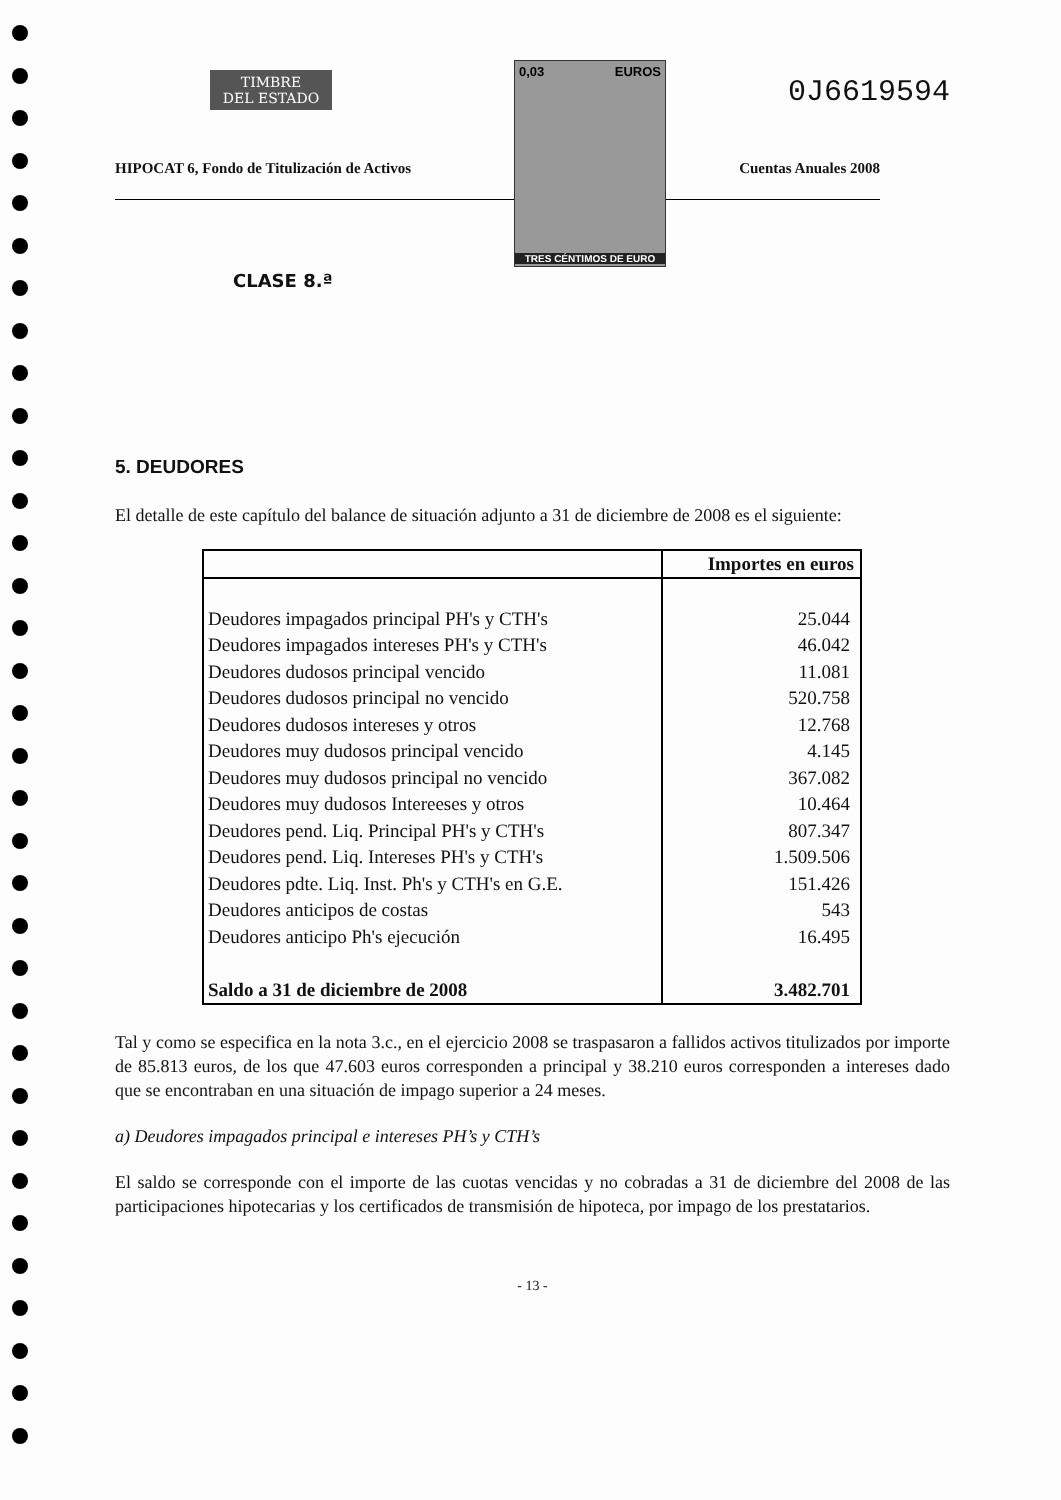TIMBRE
DEL ESTADO
0,03 EUROS
TRES CÉNTIMOS DE EURO
0J6619594
HIPOCAT 6, Fondo de Titulización de Activos Cuentas Anuales 2008
CLASE 8.ª
5. DEUDORES
El detalle de este capítulo del balance de situación adjunto a 31 de diciembre de 2008 es el siguiente:
| | Importes en euros |
| --- | --- |
| Deudores impagados principal PH's y CTH's | 25.044 |
| Deudores impagados intereses PH's y CTH's | 46.042 |
| Deudores dudosos principal vencido | 11.081 |
| Deudores dudosos principal no vencido | 520.758 |
| Deudores dudosos intereses y otros | 12.768 |
| Deudores muy dudosos principal vencido | 4.145 |
| Deudores muy dudosos principal no vencido | 367.082 |
| Deudores muy dudosos Intereeses y otros | 10.464 |
| Deudores pend. Liq. Principal PH's y CTH's | 807.347 |
| Deudores pend. Liq. Intereses PH's y CTH's | 1.509.506 |
| Deudores pdte. Liq. Inst. Ph's y CTH's en G.E. | 151.426 |
| Deudores anticipos de costas | 543 |
| Deudores anticipo Ph's ejecución | 16.495 |
| Saldo a 31 de diciembre de 2008 | 3.482.701 |
Tal y como se especifica en la nota 3.c., en el ejercicio 2008 se traspasaron a fallidos activos titulizados por importe de 85.813 euros, de los que 47.603 euros corresponden a principal y 38.210 euros corresponden a intereses dado que se encontraban en una situación de impago superior a 24 meses.
a) Deudores impagados principal e intereses PH’s y CTH’s
El saldo se corresponde con el importe de las cuotas vencidas y no cobradas a 31 de diciembre del 2008 de las participaciones hipotecarias y los certificados de transmisión de hipoteca, por impago de los prestatarios.
- 13 -